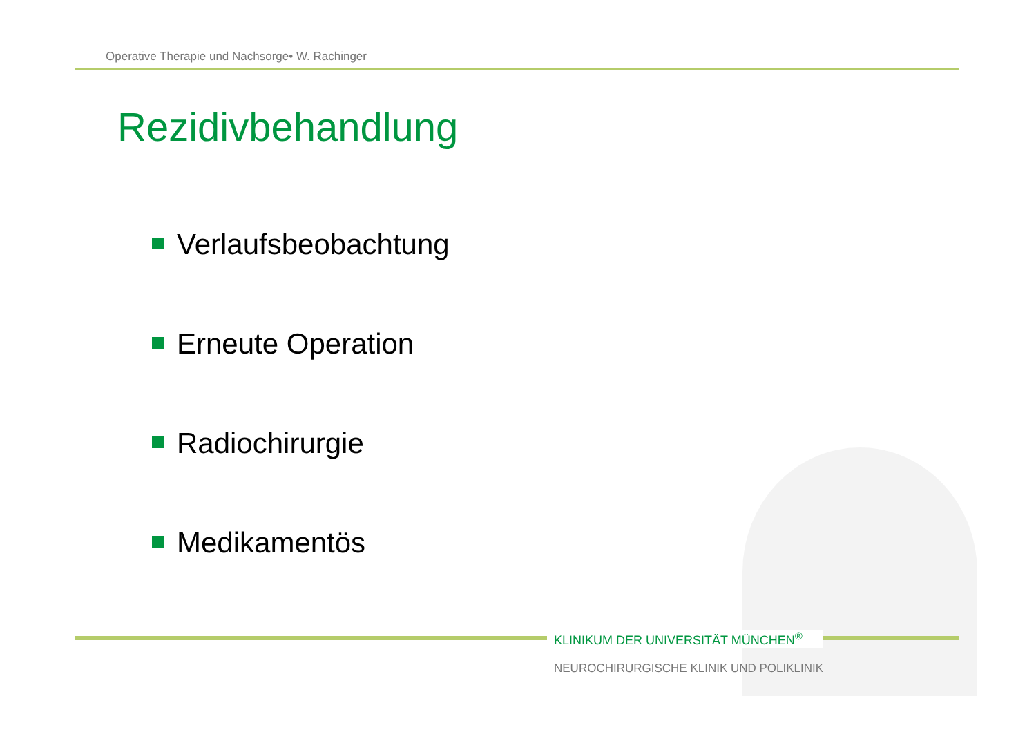Operative Therapie und Nachsorge• W. Rachinger
Rezidivbehandlung
Verlaufsbeobachtung
Erneute Operation
Radiochirurgie
Medikamentös
KLINIKUM DER UNIVERSITÄT MÜNCHEN<sup>®</sup>
NEUROCHIRURGISCHE KLINIK UND POLIKLINIK